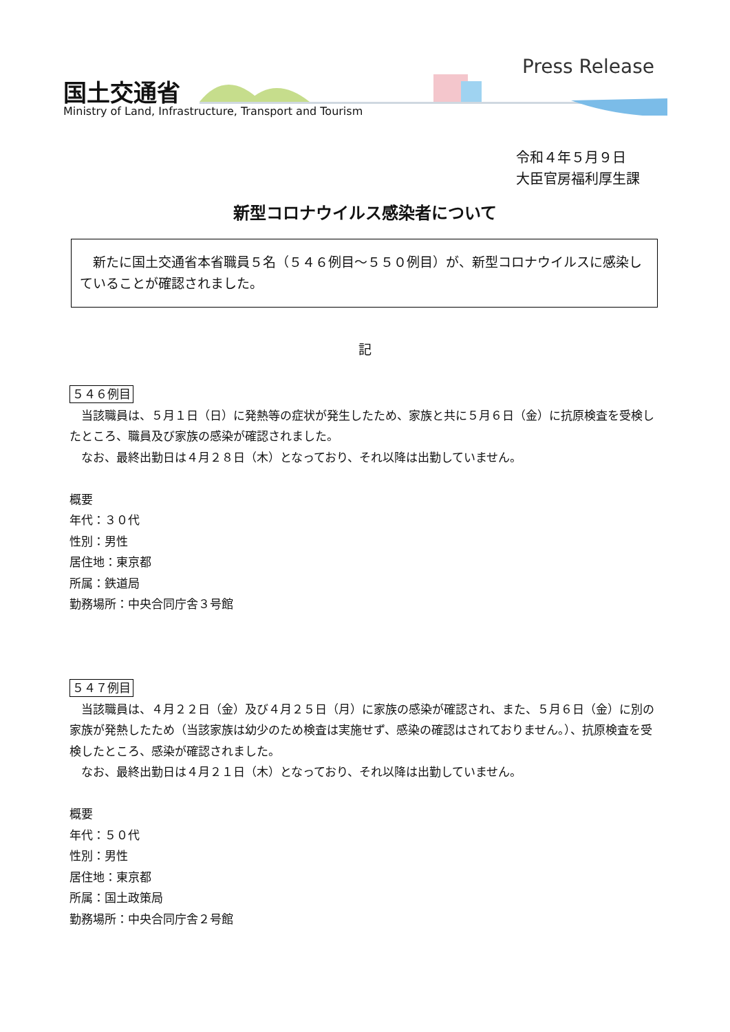国土交通省
Ministry of Land, Infrastructure, Transport and Tourism
Press Release
令和４年５月９日
大臣官房福利厚生課
新型コロナウイルス感染者について
　新たに国土交通省本省職員５名（５４６例目～５５０例目）が、新型コロナウイルスに感染していることが確認されました。
記
５４６例目
当該職員は、５月１日（日）に発熱等の症状が発生したため、家族と共に５月６日（金）に抗原検査を受検したところ、職員及び家族の感染が確認されました。
なお、最終出勤日は４月２８日（木）となっており、それ以降は出勤していません。
概要
年代：３０代
性別：男性
居住地：東京都
所属：鉄道局
勤務場所：中央合同庁舎３号館
５４７例目
当該職員は、４月２２日（金）及び４月２５日（月）に家族の感染が確認され、また、５月６日（金）に別の家族が発熱したため（当該家族は幼少のため検査は実施せず、感染の確認はされておりません。）、抗原検査を受検したところ、感染が確認されました。
なお、最終出勤日は４月２１日（木）となっており、それ以降は出勤していません。
概要
年代：５０代
性別：男性
居住地：東京都
所属：国土政策局
勤務場所：中央合同庁舎２号館